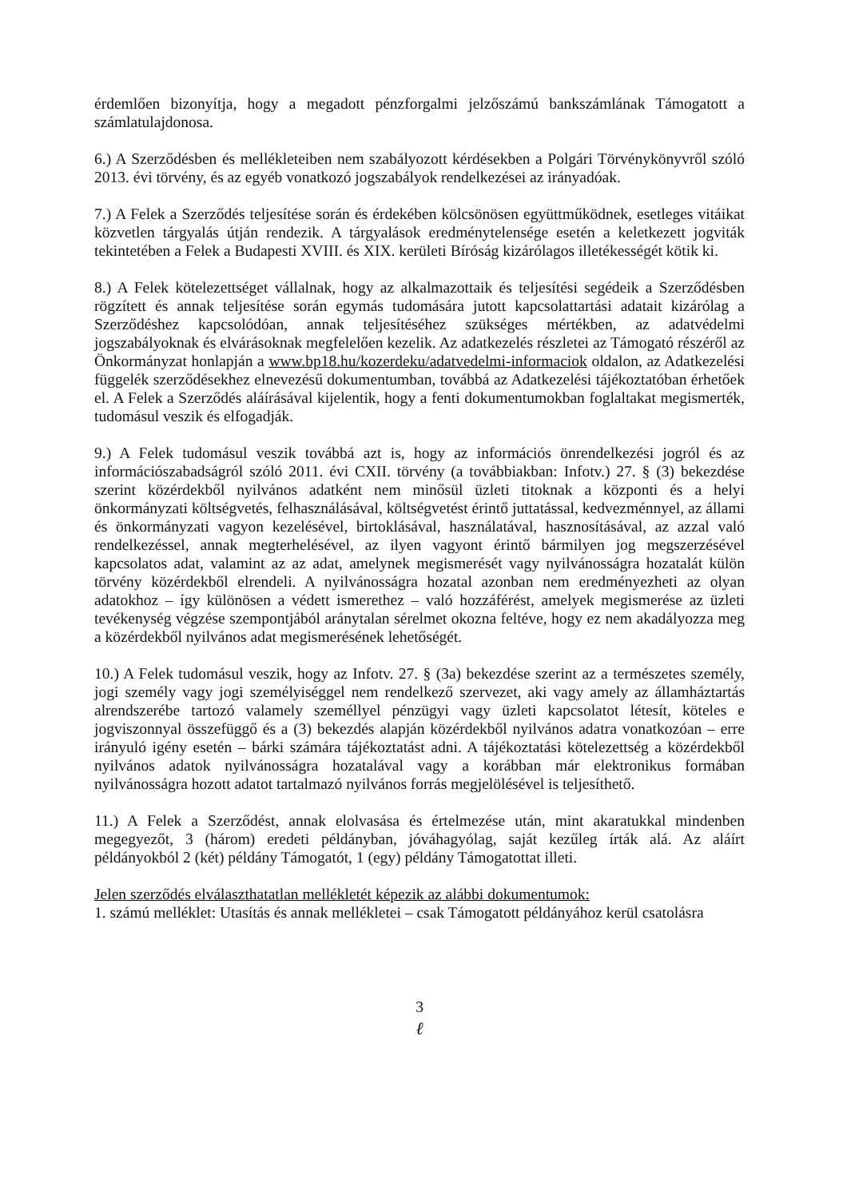érdemlően bizonyítja, hogy a megadott pénzforgalmi jelzőszámú bankszámlának Támogatott a számlatulajdonosa.
6.) A Szerződésben és mellékleteiben nem szabályozott kérdésekben a Polgári Törvénykönyvről szóló 2013. évi törvény, és az egyéb vonatkozó jogszabályok rendelkezései az irányadóak.
7.) A Felek a Szerződés teljesítése során és érdekében kölcsönösen együttműködnek, esetleges vitáikat közvetlen tárgyalás útján rendezik. A tárgyalások eredménytelensége esetén a keletkezett jogviták tekintetében a Felek a Budapesti XVIII. és XIX. kerületi Bíróság kizárólagos illetékességét kötik ki.
8.) A Felek kötelezettséget vállalnak, hogy az alkalmazottaik és teljesítési segédeik a Szerződésben rögzített és annak teljesítése során egymás tudomására jutott kapcsolattartási adatait kizárólag a Szerződéshez kapcsolódóan, annak teljesítéséhez szükséges mértékben, az adatvédelmi jogszabályoknak és elvárásoknak megfelelően kezelik. Az adatkezelés részletei az Támogató részéről az Önkormányzat honlapján a www.bp18.hu/kozerdeku/adatvedelmi-informaciok oldalon, az Adatkezelési függelék szerződésekhez elnevezésű dokumentumban, továbbá az Adatkezelési tájékoztatóban érhetőek el. A Felek a Szerződés aláírásával kijelentik, hogy a fenti dokumentumokban foglaltakat megismerték, tudomásul veszik és elfogadják.
9.) A Felek tudomásul veszik továbbá azt is, hogy az információs önrendelkezési jogról és az információszabadságról szóló 2011. évi CXII. törvény (a továbbiakban: Infotv.) 27. § (3) bekezdése szerint közérdekből nyilvános adatként nem minősül üzleti titoknak a központi és a helyi önkormányzati költségvetés, felhasználásával, költségvetést érintő juttatással, kedvezménnyel, az állami és önkormányzati vagyon kezelésével, birtoklásával, használatával, hasznosításával, az azzal való rendelkezéssel, annak megterhelésével, az ilyen vagyont érintő bármilyen jog megszerzésével kapcsolatos adat, valamint az az adat, amelynek megismerését vagy nyilvánosságra hozatalát külön törvény közérdekből elrendeli. A nyilvánosságra hozatal azonban nem eredményezheti az olyan adatokhoz – így különösen a védett ismerethez – való hozzáférést, amelyek megismerése az üzleti tevékenység végzése szempontjából aránytalan sérelmet okozna feltéve, hogy ez nem akadályozza meg a közérdekből nyilvános adat megismerésének lehetőségét.
10.) A Felek tudomásul veszik, hogy az Infotv. 27. § (3a) bekezdése szerint az a természetes személy, jogi személy vagy jogi személyiséggel nem rendelkező szervezet, aki vagy amely az államháztartás alrendszerébe tartozó valamely személlyel pénzügyi vagy üzleti kapcsolatot létesít, köteles e jogviszonnyal összefüggő és a (3) bekezdés alapján közérdekből nyilvános adatra vonatkozóan – erre irányuló igény esetén – bárki számára tájékoztatást adni. A tájékoztatási kötelezettség a közérdekből nyilvános adatok nyilvánosságra hozatalával vagy a korábban már elektronikus formában nyilvánosságra hozott adatot tartalmazó nyilvános forrás megjelölésével is teljesíthető.
11.) A Felek a Szerződést, annak elolvasása és értelmezése után, mint akaratukkal mindenben megegyezőt, 3 (három) eredeti példányban, jóváhagyólag, saját kezűleg írták alá. Az aláírt példányokból 2 (két) példány Támogatót, 1 (egy) példány Támogatottat illeti.
Jelen szerződés elválaszthatatlan mellékletét képezik az alábbi dokumentumok:
1. számú melléklet: Utasítás és annak mellékletei – csak Támogatott példányához kerül csatolásra
3
ℓ